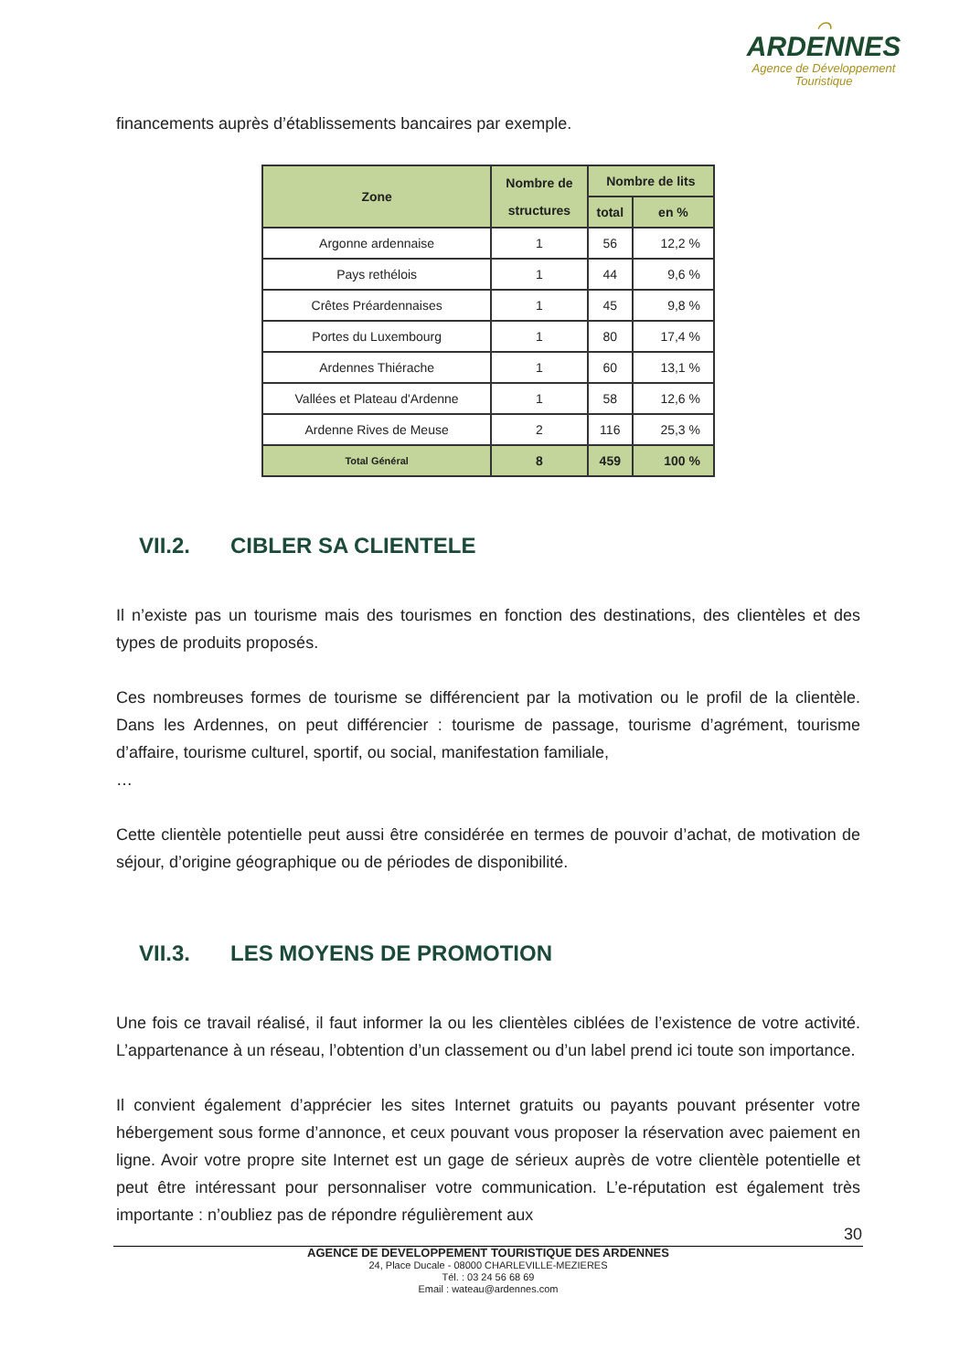⌒
ARDENNES
Agence de Développement
Touristique
financements auprès d’établissements bancaires par exemple.
| Zone | Nombre de structures | Nombre de lits | |
| --- | --- | --- | --- |
| | | total | en % |
| Argonne ardennaise | 1 | 56 | 12,2 % |
| Pays rethélois | 1 | 44 | 9,6 % |
| Crêtes Préardennaises | 1 | 45 | 9,8 % |
| Portes du Luxembourg | 1 | 80 | 17,4 % |
| Ardennes Thiérache | 1 | 60 | 13,1 % |
| Vallées et Plateau d'Ardenne | 1 | 58 | 12,6 % |
| Ardenne Rives de Meuse | 2 | 116 | 25,3 % |
| Total Général | 8 | 459 | 100 % |
VII.2. CIBLER SA CLIENTELE
Il n’existe pas un tourisme mais des tourismes en fonction des destinations, des clientèles et des types de produits proposés.
Ces nombreuses formes de tourisme se différencient par la motivation ou le profil de la clientèle. Dans les Ardennes, on peut différencier : tourisme de passage, tourisme d’agrément, tourisme d’affaire, tourisme culturel, sportif, ou social, manifestation familiale,
…
Cette clientèle potentielle peut aussi être considérée en termes de pouvoir d’achat, de motivation de séjour, d’origine géographique ou de périodes de disponibilité.
VII.3. LES MOYENS DE PROMOTION
Une fois ce travail réalisé, il faut informer la ou les clientèles ciblées de l’existence de votre activité. L’appartenance à un réseau, l’obtention d’un classement ou d’un label prend ici toute son importance.
Il convient également d’apprécier les sites Internet gratuits ou payants pouvant présenter votre hébergement sous forme d’annonce, et ceux pouvant vous proposer la réservation avec paiement en ligne. Avoir votre propre site Internet est un gage de sérieux auprès de votre clientèle potentielle et peut être intéressant pour personnaliser votre communication. L’e-réputation est également très importante : n’oubliez pas de répondre régulièrement aux
30
AGENCE DE DEVELOPPEMENT TOURISTIQUE DES ARDENNES
24, Place Ducale - 08000 CHARLEVILLE-MEZIERES
Tél. : 03 24 56 68 69
Email : wateau@ardennes.com